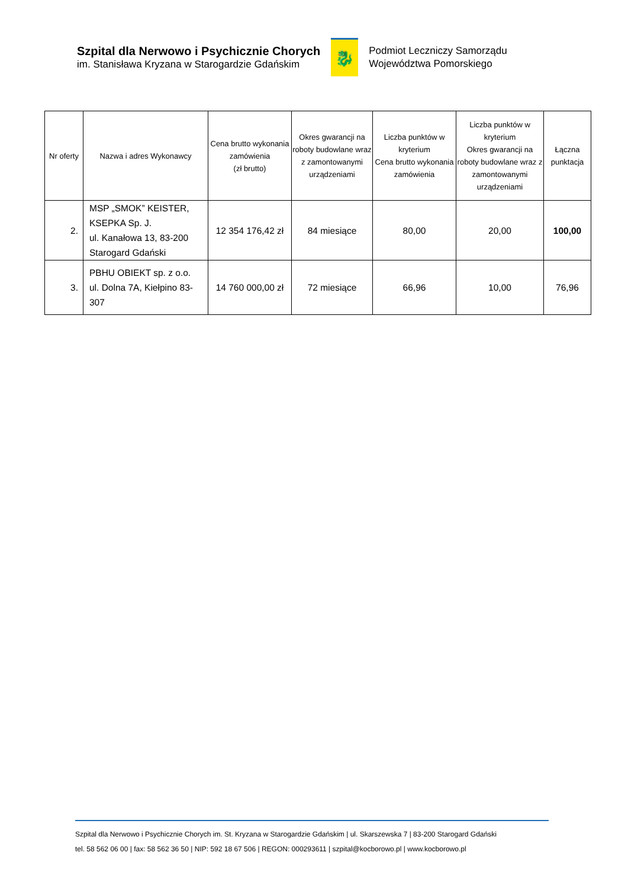Szpital dla Nerwowo i Psychicznie Chorych
im. Stanisława Kryzana w Starogardzie Gdańskim
🐉
Podmiot Leczniczy Samorządu
Województwa Pomorskiego
| Nr oferty | Nazwa i adres Wykonawcy | Cena brutto wykonania zamówienia (zł brutto) | Okres gwarancji na roboty budowlane wraz z zamontowanymi urządzeniami | Liczba punktów w kryterium Cena brutto wykonania zamówienia | Liczba punktów w kryterium Okres gwarancji na roboty budowlane wraz z zamontowanymi urządzeniami | Łączna punktacja |
| --- | --- | --- | --- | --- | --- | --- |
| 2. | MSP „SMOK” KEISTER, KSEPKA Sp. J. ul. Kanałowa 13, 83-200 Starogard Gdański | 12 354 176,42 zł | 84 miesiące | 80,00 | 20,00 | 100,00 |
| 3. | PBHU OBIEKT sp. z o.o. ul. Dolna 7A, Kiełpino 83-307 | 14 760 000,00 zł | 72 miesiące | 66,96 | 10,00 | 76,96 |
Szpital dla Nerwowo i Psychicznie Chorych im. St. Kryzana w Starogardzie Gdańskim | ul. Skarszewska 7 | 83-200 Starogard Gdański
tel. 58 562 06 00 | fax: 58 562 36 50 | NIP: 592 18 67 506 | REGON: 000293611 | szpital@kocborowo.pl | www.kocborowo.pl